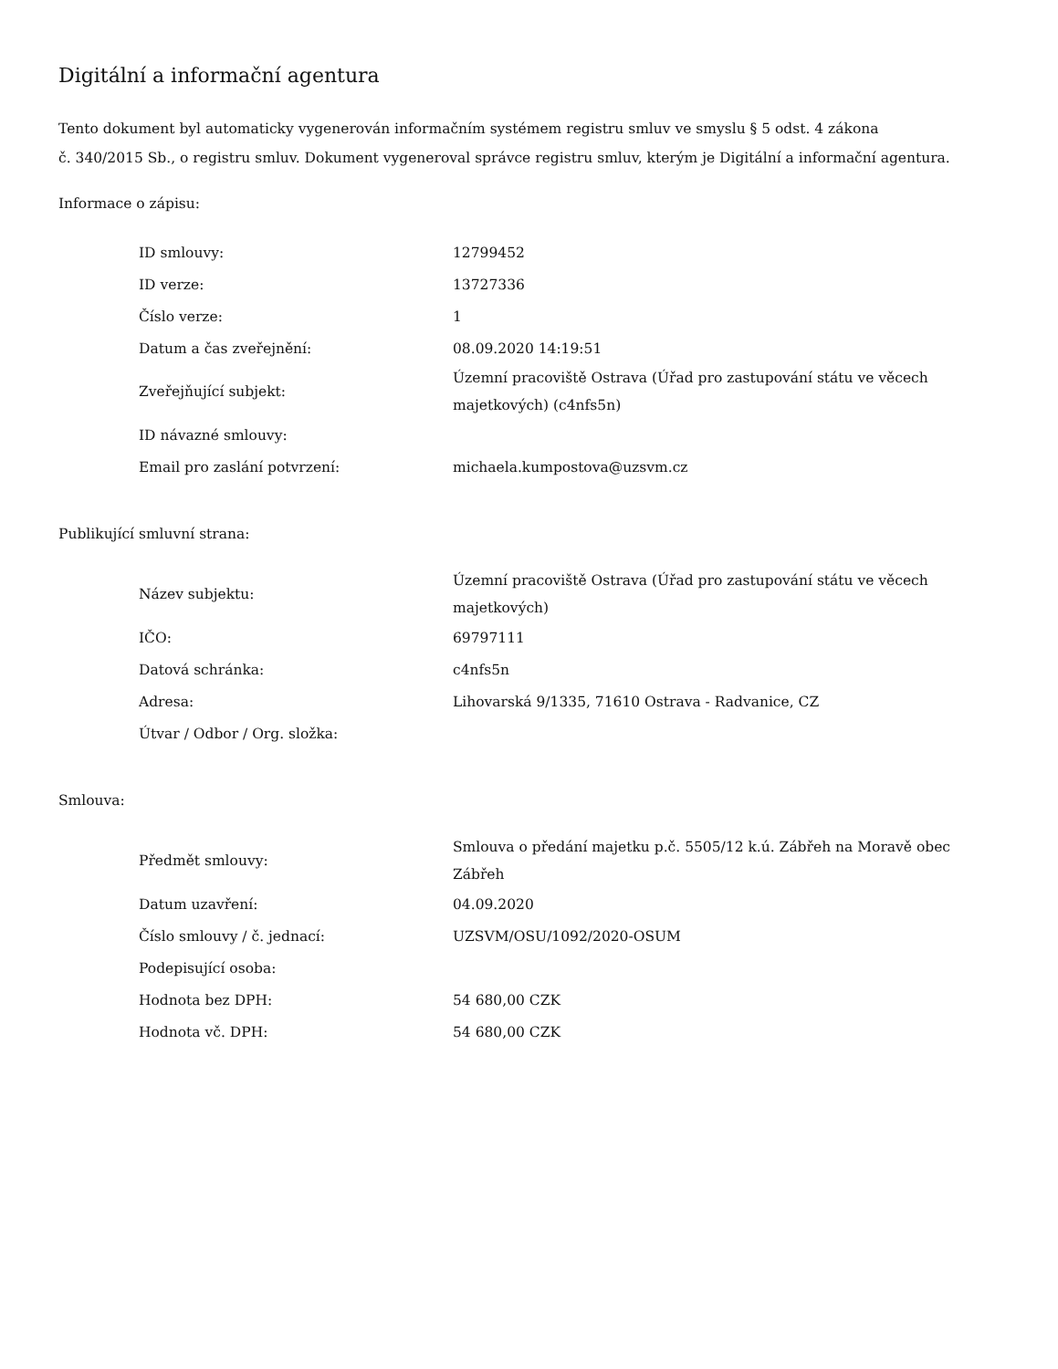Digitální a informační agentura
Tento dokument byl automaticky vygenerován informačním systémem registru smluv ve smyslu § 5 odst. 4 zákona
č. 340/2015 Sb., o registru smluv. Dokument vygeneroval správce registru smluv, kterým je Digitální a informační agentura.
Informace o zápisu:
| ID smlouvy: | 12799452 |
| ID verze: | 13727336 |
| Číslo verze: | 1 |
| Datum a čas zveřejnění: | 08.09.2020 14:19:51 |
| Zveřejňující subjekt: | Územní pracoviště Ostrava (Úřad pro zastupování státu ve věcech majetkových) (c4nfs5n) |
| ID návazné smlouvy: | |
| Email pro zaslání potvrzení: | michaela.kumpostova@uzsvm.cz |
Publikující smluvní strana:
| Název subjektu: | Územní pracoviště Ostrava (Úřad pro zastupování státu ve věcech majetkových) |
| IČO: | 69797111 |
| Datová schránka: | c4nfs5n |
| Adresa: | Lihovarská 9/1335, 71610 Ostrava - Radvanice, CZ |
| Útvar / Odbor / Org. složka: | |
Smlouva:
| Předmět smlouvy: | Smlouva o předání majetku p.č. 5505/12 k.ú. Zábřeh na Moravě obec Zábřeh |
| Datum uzavření: | 04.09.2020 |
| Číslo smlouvy / č. jednací: | UZSVM/OSU/1092/2020-OSUM |
| Podepisující osoba: | |
| Hodnota bez DPH: | 54 680,00 CZK |
| Hodnota vč. DPH: | 54 680,00 CZK |